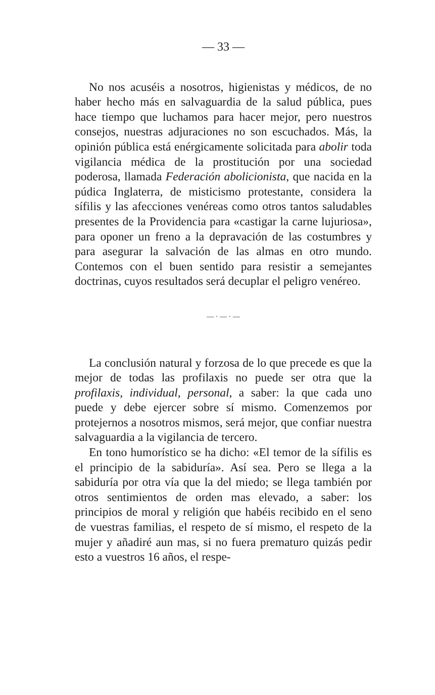— 33 —
No nos acuséis a nosotros, higienistas y médicos, de no haber hecho más en salvaguardia de la salud pública, pues hace tiempo que luchamos para hacer mejor, pero nuestros consejos, nuestras adjuraciones no son escuchados. Más, la opinión pública está enérgicamente solicitada para abolir toda vigilancia médica de la prostitución por una sociedad poderosa, llamada Federación abolicionista, que nacida en la púdica Inglaterra, de misticismo protestante, considera la sífilis y las afecciones venéreas como otros tantos saludables presentes de la Providencia para «castigar la carne lujuriosa», para oponer un freno a la depravación de las costumbres y para asegurar la salvación de las almas en otro mundo. Contemos con el buen sentido para resistir a semejantes doctrinas, cuyos resultados será decuplar el peligro venéreo.
— · — · —
La conclusión natural y forzosa de lo que precede es que la mejor de todas las profilaxis no puede ser otra que la profilaxis, individual, personal, a saber: la que cada uno puede y debe ejercer sobre sí mismo. Comenzemos por protejernos a nosotros mismos, será mejor, que confiar nuestra salvaguardia a la vigilancia de tercero.
En tono humorístico se ha dicho: «El temor de la sífilis es el principio de la sabiduría». Así sea. Pero se llega a la sabiduría por otra vía que la del miedo; se llega también por otros sentimientos de orden mas elevado, a saber: los principios de moral y religión que habéis recibido en el seno de vuestras familias, el respeto de sí mismo, el respeto de la mujer y añadiré aun mas, si no fuera prematuro quizás pedir esto a vuestros 16 años, el respe-